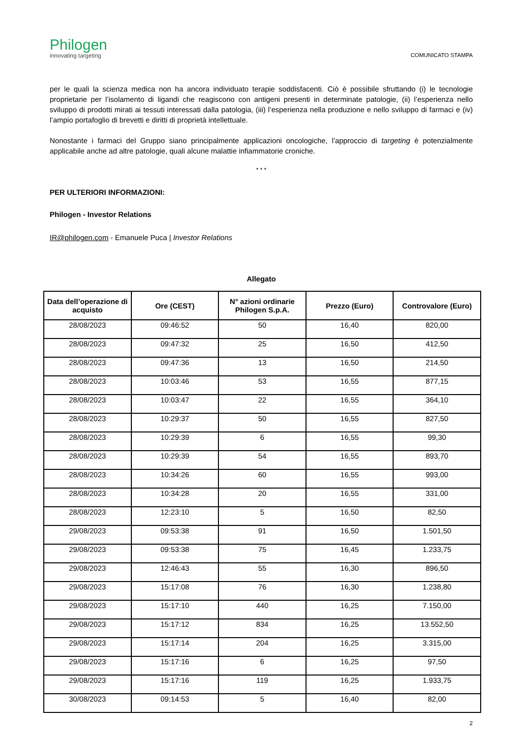Philogen
innovating targeting
COMUNICATO STAMPA
per le quali la scienza medica non ha ancora individuato terapie soddisfacenti. Ciò è possibile sfruttando (i) le tecnologie proprietarie per l’isolamento di ligandi che reagiscono con antigeni presenti in determinate patologie, (ii) l’esperienza nello sviluppo di prodotti mirati ai tessuti interessati dalla patologia, (iii) l’esperienza nella produzione e nello sviluppo di farmaci e (iv) l’ampio portafoglio di brevetti e diritti di proprietà intellettuale.
Nonostante i farmaci del Gruppo siano principalmente applicazioni oncologiche, l’approccio di targeting è potenzialmente applicabile anche ad altre patologie, quali alcune malattie infiammatorie croniche.
* * *
PER ULTERIORI INFORMAZIONI:
Philogen - Investor Relations
IR@philogen.com - Emanuele Puca | Investor Relations
Allegato
| Data dell’operazione di acquisto | Ore (CEST) | N° azioni ordinarie Philogen S.p.A. | Prezzo (Euro) | Controvalore (Euro) |
| --- | --- | --- | --- | --- |
| 28/08/2023 | 09:46:52 | 50 | 16,40 | 820,00 |
| 28/08/2023 | 09:47:32 | 25 | 16,50 | 412,50 |
| 28/08/2023 | 09:47:36 | 13 | 16,50 | 214,50 |
| 28/08/2023 | 10:03:46 | 53 | 16,55 | 877,15 |
| 28/08/2023 | 10:03:47 | 22 | 16,55 | 364,10 |
| 28/08/2023 | 10:29:37 | 50 | 16,55 | 827,50 |
| 28/08/2023 | 10:29:39 | 6 | 16,55 | 99,30 |
| 28/08/2023 | 10:29:39 | 54 | 16,55 | 893,70 |
| 28/08/2023 | 10:34:26 | 60 | 16,55 | 993,00 |
| 28/08/2023 | 10:34:28 | 20 | 16,55 | 331,00 |
| 28/08/2023 | 12:23:10 | 5 | 16,50 | 82,50 |
| 29/08/2023 | 09:53:38 | 91 | 16,50 | 1.501,50 |
| 29/08/2023 | 09:53:38 | 75 | 16,45 | 1.233,75 |
| 29/08/2023 | 12:46:43 | 55 | 16,30 | 896,50 |
| 29/08/2023 | 15:17:08 | 76 | 16,30 | 1.238,80 |
| 29/08/2023 | 15:17:10 | 440 | 16,25 | 7.150,00 |
| 29/08/2023 | 15:17:12 | 834 | 16,25 | 13.552,50 |
| 29/08/2023 | 15:17:14 | 204 | 16,25 | 3.315,00 |
| 29/08/2023 | 15:17:16 | 6 | 16,25 | 97,50 |
| 29/08/2023 | 15:17:16 | 119 | 16,25 | 1.933,75 |
| 30/08/2023 | 09:14:53 | 5 | 16,40 | 82,00 |
2